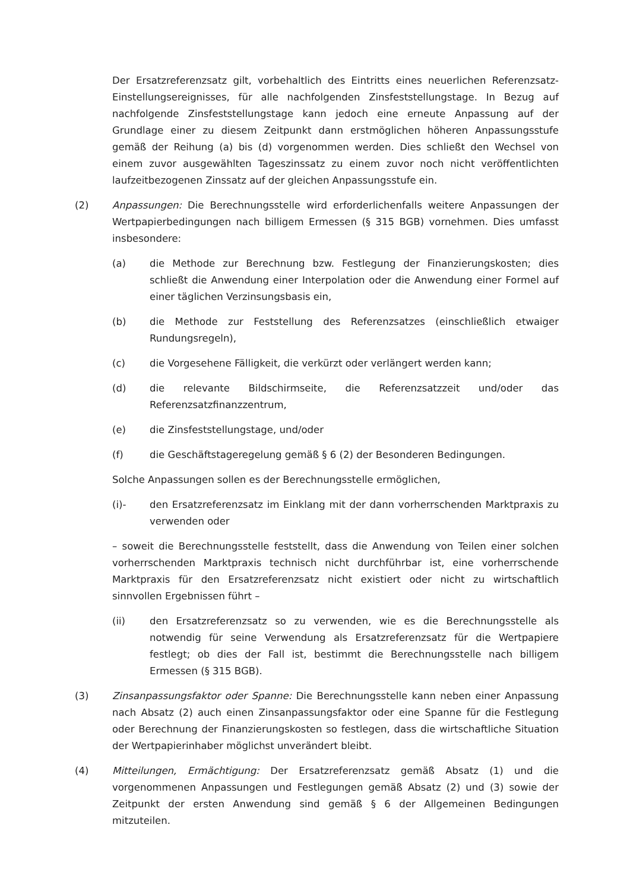Der Ersatzreferenzsatz gilt, vorbehaltlich des Eintritts eines neuerlichen Referenzsatz-Einstellungsereignisses, für alle nachfolgenden Zinsfeststellungstage. In Bezug auf nachfolgende Zinsfeststellungstage kann jedoch eine erneute Anpassung auf der Grundlage einer zu diesem Zeitpunkt dann erstmöglichen höheren Anpassungsstufe gemäß der Reihung (a) bis (d) vorgenommen werden. Dies schließt den Wechsel von einem zuvor ausgewählten Tageszinssatz zu einem zuvor noch nicht veröffentlichten laufzeitbezogenen Zinssatz auf der gleichen Anpassungsstufe ein.
(2) Anpassungen: Die Berechnungsstelle wird erforderlichenfalls weitere Anpassungen der Wertpapierbedingungen nach billigem Ermessen (§ 315 BGB) vornehmen. Dies umfasst insbesondere:
(a) die Methode zur Berechnung bzw. Festlegung der Finanzierungskosten; dies schließt die Anwendung einer Interpolation oder die Anwendung einer Formel auf einer täglichen Verzinsungsbasis ein,
(b) die Methode zur Feststellung des Referenzsatzes (einschließlich etwaiger Rundungsregeln),
(c) die Vorgesehene Fälligkeit, die verkürzt oder verlängert werden kann;
(d) die relevante Bildschirmseite, die Referenzsatzzeit und/oder das Referenzsatzfinanzzentrum,
(e) die Zinsfeststellungstage, und/oder
(f) die Geschäftstageregelung gemäß § 6 (2) der Besonderen Bedingungen.
Solche Anpassungen sollen es der Berechnungsstelle ermöglichen,
(i)- den Ersatzreferenzsatz im Einklang mit der dann vorherrschenden Marktpraxis zu verwenden oder
– soweit die Berechnungsstelle feststellt, dass die Anwendung von Teilen einer solchen vorherrschenden Marktpraxis technisch nicht durchführbar ist, eine vorherrschende Marktpraxis für den Ersatzreferenzsatz nicht existiert oder nicht zu wirtschaftlich sinnvollen Ergebnissen führt –
(ii) den Ersatzreferenzsatz so zu verwenden, wie es die Berechnungsstelle als notwendig für seine Verwendung als Ersatzreferenzsatz für die Wertpapiere festlegt; ob dies der Fall ist, bestimmt die Berechnungsstelle nach billigem Ermessen (§ 315 BGB).
(3) Zinsanpassungsfaktor oder Spanne: Die Berechnungsstelle kann neben einer Anpassung nach Absatz (2) auch einen Zinsanpassungsfaktor oder eine Spanne für die Festlegung oder Berechnung der Finanzierungskosten so festlegen, dass die wirtschaftliche Situation der Wertpapierinhaber möglichst unverändert bleibt.
(4) Mitteilungen, Ermächtigung: Der Ersatzreferenzsatz gemäß Absatz (1) und die vorgenommenen Anpassungen und Festlegungen gemäß Absatz (2) und (3) sowie der Zeitpunkt der ersten Anwendung sind gemäß § 6 der Allgemeinen Bedingungen mitzuteilen.